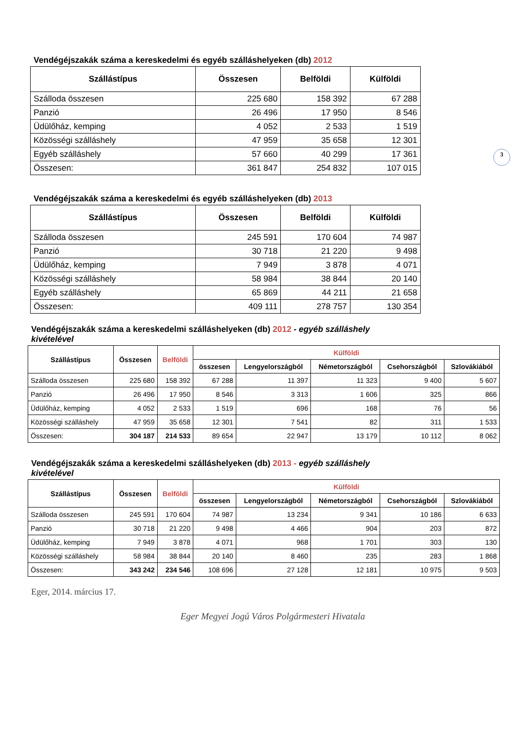3
Vendégéjszakák száma a kereskedelmi és egyéb szálláshelyeken (db) 2012
| Szállástípus | Összesen | Belföldi | Külföldi |
| --- | --- | --- | --- |
| Szálloda összesen | 225 680 | 158 392 | 67 288 |
| Panzió | 26 496 | 17 950 | 8 546 |
| Üdülőház, kemping | 4 052 | 2 533 | 1 519 |
| Közösségi szálláshely | 47 959 | 35 658 | 12 301 |
| Egyéb szálláshely | 57 660 | 40 299 | 17 361 |
| Összesen: | 361 847 | 254 832 | 107 015 |
Vendégéjszakák száma a kereskedelmi és egyéb szálláshelyeken (db) 2013
| Szállástípus | Összesen | Belföldi | Külföldi |
| --- | --- | --- | --- |
| Szálloda összesen | 245 591 | 170 604 | 74 987 |
| Panzió | 30 718 | 21 220 | 9 498 |
| Üdülőház, kemping | 7 949 | 3 878 | 4 071 |
| Közösségi szálláshely | 58 984 | 38 844 | 20 140 |
| Egyéb szálláshely | 65 869 | 44 211 | 21 658 |
| Összesen: | 409 111 | 278 757 | 130 354 |
Vendégéjszakák száma a kereskedelmi szálláshelyeken (db) 2012 - egyéb szálláshely kivételével
| Szállástípus | Összesen | Belföldi | Külföldi | | | | |
| --- | --- | --- | --- | --- | --- | --- | --- |
| | | | összesen | Lengyelországból | Németországból | Csehországból | Szlovákiából |
| Szálloda összesen | 225 680 | 158 392 | 67 288 | 11 397 | 11 323 | 9 400 | 5 607 |
| Panzió | 26 496 | 17 950 | 8 546 | 3 313 | 1 606 | 325 | 866 |
| Üdülőház, kemping | 4 052 | 2 533 | 1 519 | 696 | 168 | 76 | 56 |
| Közösségi szálláshely | 47 959 | 35 658 | 12 301 | 7 541 | 82 | 311 | 1 533 |
| Összesen: | 304 187 | 214 533 | 89 654 | 22 947 | 13 179 | 10 112 | 8 062 |
Vendégéjszakák száma a kereskedelmi szálláshelyeken (db) 2013 - egyéb szálláshely kivételével
| Szállástípus | Összesen | Belföldi | Külföldi | | | | |
| --- | --- | --- | --- | --- | --- | --- | --- |
| | | | összesen | Lengyelországból | Németországból | Csehországból | Szlovákiából |
| Szálloda összesen | 245 591 | 170 604 | 74 987 | 13 234 | 9 341 | 10 186 | 6 633 |
| Panzió | 30 718 | 21 220 | 9 498 | 4 466 | 904 | 203 | 872 |
| Üdülőház, kemping | 7 949 | 3 878 | 4 071 | 968 | 1 701 | 303 | 130 |
| Közösségi szálláshely | 58 984 | 38 844 | 20 140 | 8 460 | 235 | 283 | 1 868 |
| Összesen: | 343 242 | 234 546 | 108 696 | 27 128 | 12 181 | 10 975 | 9 503 |
Eger, 2014. március 17.
Eger Megyei Jogú Város Polgármesteri Hivatala